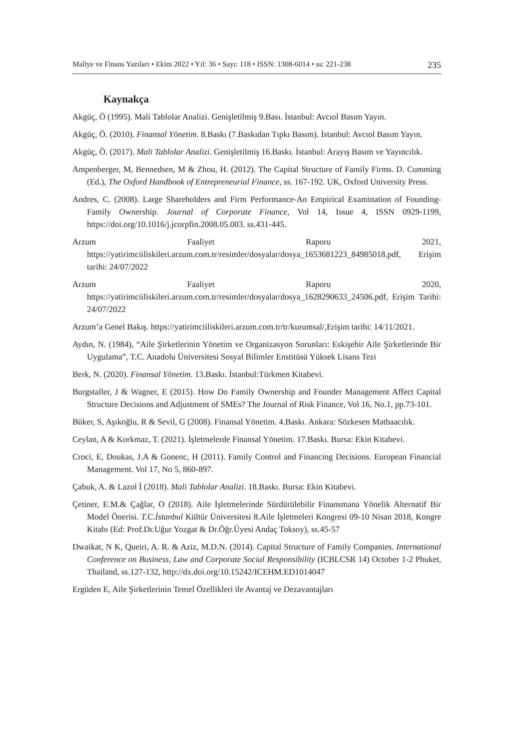Maliye ve Finans Yazıları • Ekim 2022 • Yıl: 36 • Sayı: 118 • ISSN: 1308-6014 • ss: 221-238 235
Kaynakça
Akgüç, Ö (1995). Mali Tablolar Analizi. Genişletilmiş 9.Bası. İstanbul: Avcıol Basım Yayın.
Akgüç, Ö. (2010). Finansal Yönetim. 8.Baskı (7.Baskıdan Tıpkı Basım). İstanbul: Avcıol Basım Yayın.
Akgüç, Ö. (2017). Mali Tablolar Analizi. Genişletilmiş 16.Baskı. İstanbul: Arayış Basım ve Yayıncılık.
Ampenberger, M, Bennedsen, M & Zhou, H. (2012). The Capital Structure of Family Firms. D. Cumming (Ed.), The Oxford Handbook of Entrepreneurial Finance, ss. 167-192. UK, Oxford University Press.
Andres, C. (2008). Large Shareholders and Firm Performance-An Empirical Examination of Founding-Family Ownership. Journal of Corporate Finance, Vol 14, Issue 4, ISSN 0929-1199, https://doi.org/10.1016/j.jcorpfin.2008.05.003. ss.431-445.
Arzum Faaliyet Raporu 2021, https://yatirimciiliskileri.arzum.com.tr/resimler/dosyalar/dosya_1653681223_84985018.pdf, Erişim tarihi: 24/07/2022
Arzum Faaliyet Raporu 2020, https://yatirimciiliskileri.arzum.com.tr/resimler/dosyalar/dosya_1628290633_24506.pdf, Erişim Tarihi: 24/07/2022
Arzum’a Genel Bakış. https://yatirimciiliskileri.arzum.com.tr/tr/kurumsal/,Erişim tarihi: 14/11/2021.
Aydın, N. (1984), “Aile Şirketlerinin Yönetim ve Organizasyon Sorunları: Eskişehir Aile Şirketlerinde Bir Uygulama”, T.C. Anadolu Üniversitesi Sosyal Bilimler Enstitüsü Yüksek Lisans Tezi
Berk, N. (2020). Finansal Yönetim. 13.Baskı. İstanbul:Türkmen Kitabevi.
Burgstaller, J & Wagner, E (2015). How Do Family Ownership and Founder Management Affect Capital Structure Decisions and Adjustment of SMEs? The Journal of Risk Finance, Vol 16, No.1, pp.73-101.
Büker, S, Aşıkoğlu, R & Sevil, G (2008). Finansal Yönetim. 4.Baskı. Ankara: Sözkesen Matbaacılık.
Ceylan, A & Korkmaz, T. (2021). İşletmelerde Finansal Yönetim. 17.Baskı. Bursa: Ekin Kitabevi.
Croci, E, Doukas, J.A & Gonenc, H (2011). Family Control and Financing Decisions. European Financial Management. Vol 17, No 5, 860-897.
Çabuk, A. & Lazol İ (2018). Mali Tablolar Analizi. 18.Baskı. Bursa: Ekin Kitabevi.
Çetiner, E.M.& Çağlar, O (2018). Aile İşletmelerinde Sürdürülebilir Finansmana Yönelik Alternatif Bir Model Önerisi. T.C.İstanbul Kültür Üniversitesi 8.Aile İşletmeleri Kongresi 09-10 Nisan 2018, Kongre Kitabı (Ed: Prof.Dr.Uğur Yozgat & Dr.Öğr.Üyesi Andaç Toksoy), ss.45-57
Dwaikat, N K, Queiri, A. R. & Aziz, M.D.N. (2014). Capital Structure of Family Companies. International Conference on Business, Law and Corporate Social Responsibility (ICBLCSR 14) October 1-2 Phuket, Thailand, ss.127-132, http://dx.doi.org/10.15242/ICEHM.ED1014047
Ergüden E, Aile Şirketlerinin Temel Özellikleri ile Avantaj ve Dezavantajları